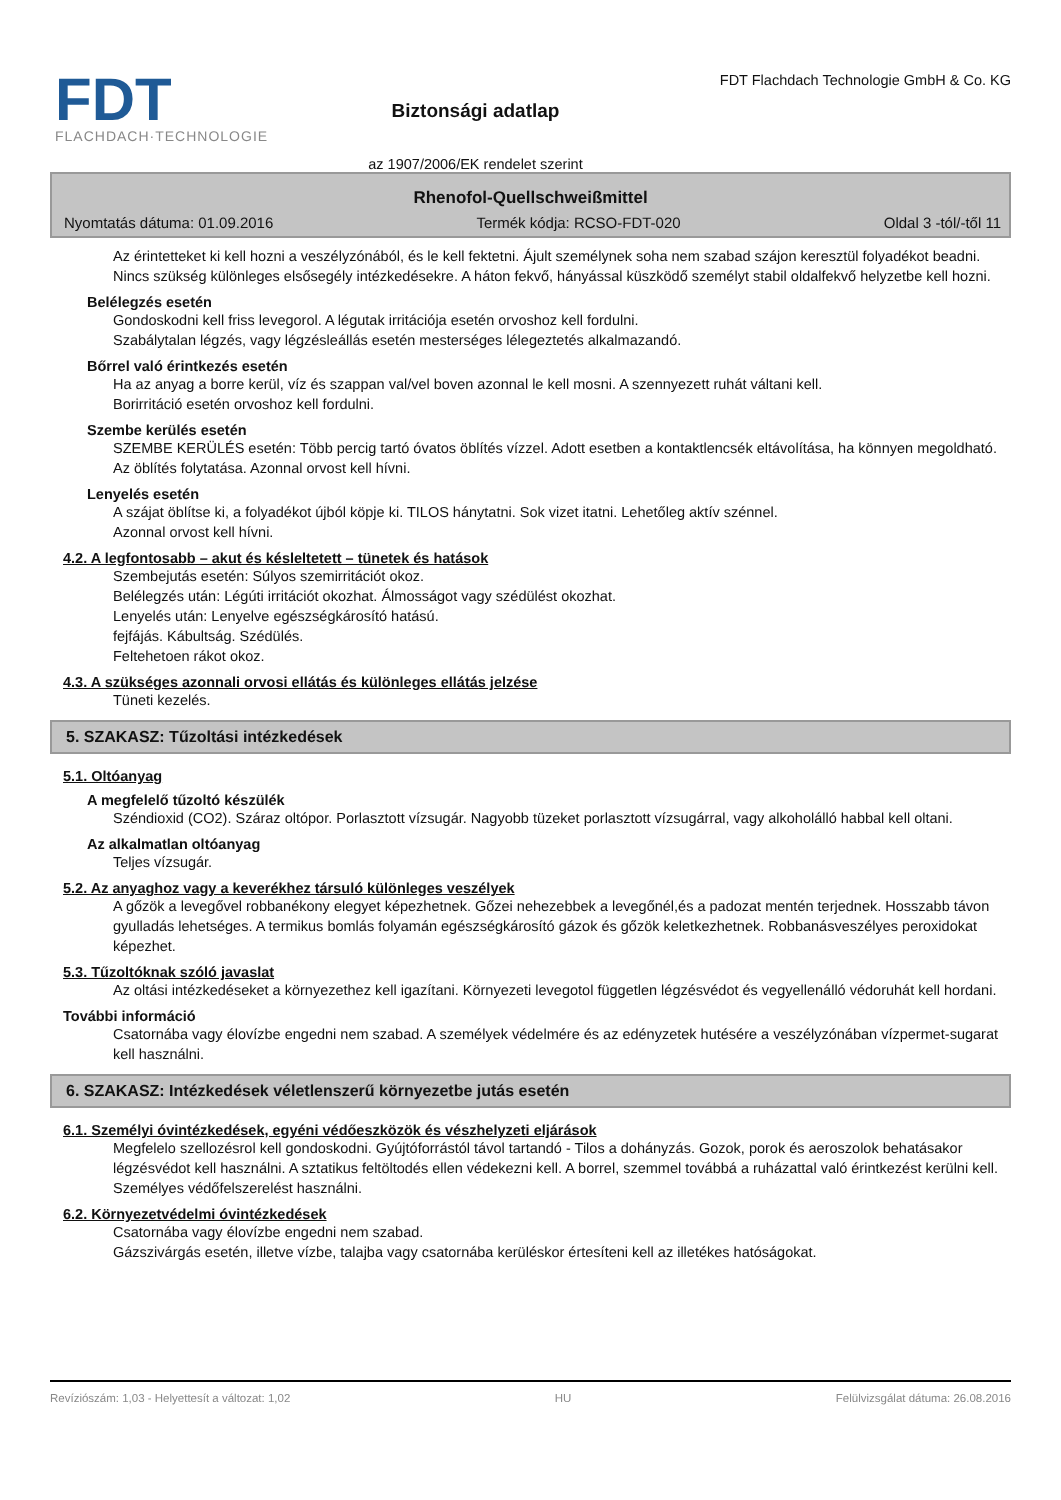FDT
FLACHDACH·TECHNOLOGIE
Biztonsági adatlap
az 1907/2006/EK rendelet szerint
FDT Flachdach Technologie GmbH & Co. KG
Rhenofol-Quellschweißmittel
Nyomtatás dátuma: 01.09.2016 Termék kódja: RCSO-FDT-020 Oldal 3 -tól/-től 11
Az érintetteket ki kell hozni a veszélyzónából, és le kell fektetni. Ájult személynek soha nem szabad szájon keresztül folyadékot beadni. Nincs szükség különleges elsősegély intézkedésekre. A háton fekvő, hányással küszködő személyt stabil oldalfekvő helyzetbe kell hozni.
Belélegzés esetén
Gondoskodni kell friss levegorol. A légutak irritációja esetén orvoshoz kell fordulni.
Szabálytalan légzés, vagy légzésleállás esetén mesterséges lélegeztetés alkalmazandó.
Bőrrel való érintkezés esetén
Ha az anyag a borre kerül, víz és szappan val/vel boven azonnal le kell mosni. A szennyezett ruhát váltani kell.
Borirritáció esetén orvoshoz kell fordulni.
Szembe kerülés esetén
SZEMBE KERÜLÉS esetén: Több percig tartó óvatos öblítés vízzel. Adott esetben a kontaktlencsék eltávolítása, ha könnyen megoldható. Az öblítés folytatása. Azonnal orvost kell hívni.
Lenyelés esetén
A szájat öblítse ki, a folyadékot újból köpje ki. TILOS hánytatni. Sok vizet itatni. Lehetőleg aktív szénnel.
Azonnal orvost kell hívni.
4.2. A legfontosabb – akut és késleltetett – tünetek és hatások
Szembejutás esetén: Súlyos szemirritációt okoz.
Belélegzés után: Légúti irritációt okozhat. Álmosságot vagy szédülést okozhat.
Lenyelés után: Lenyelve egészségkárosító hatású.
fejfájás. Kábultság. Szédülés.
Feltehetoen rákot okoz.
4.3. A szükséges azonnali orvosi ellátás és különleges ellátás jelzése
Tüneti kezelés.
5. SZAKASZ: Tűzoltási intézkedések
5.1. Oltóanyag
A megfelelő tűzoltó készülék
Széndioxid (CO2). Száraz oltópor. Porlasztott vízsugár. Nagyobb tüzeket porlasztott vízsugárral, vagy alkoholálló habbal kell oltani.
Az alkalmatlan oltóanyag
Teljes vízsugár.
5.2. Az anyaghoz vagy a keverékhez társuló különleges veszélyek
A gőzök a levegővel robbanékony elegyet képezhetnek. Gőzei nehezebbek a levegőnél,és a padozat mentén terjednek. Hosszabb távon gyulladás lehetséges. A termikus bomlás folyamán egészségkárosító gázok és gőzök keletkezhetnek. Robbanásveszélyes peroxidokat képezhet.
5.3. Tűzoltóknak szóló javaslat
Az oltási intézkedéseket a környezethez kell igazítani. Környezeti levegotol független légzésvédot és vegyellenálló védoruhát kell hordani.
További információ
Csatornába vagy élovízbe engedni nem szabad. A személyek védelmére és az edényzetek hutésére a veszélyzónában vízpermet-sugarat kell használni.
6. SZAKASZ: Intézkedések véletlenszerű környezetbe jutás esetén
6.1. Személyi óvintézkedések, egyéni védőeszközök és vészhelyzeti eljárások
Megfelelo szellozésrol kell gondoskodni. Gyújtóforrástól távol tartandó - Tilos a dohányzás. Gozok, porok és aeroszolok behatásakor légzésvédot kell használni. A sztatikus feltöltodés ellen védekezni kell. A borrel, szemmel továbbá a ruházattal való érintkezést kerülni kell. Személyes védőfelszerelést használni.
6.2. Környezetvédelmi óvintézkedések
Csatornába vagy élovízbe engedni nem szabad.
Gázszivárgás esetén, illetve vízbe, talajba vagy csatornába kerüléskor értesíteni kell az illetékes hatóságokat.
Revíziószám: 1,03 - Helyettesít a változat: 1,02 HU Felülvizsgálat dátuma: 26.08.2016